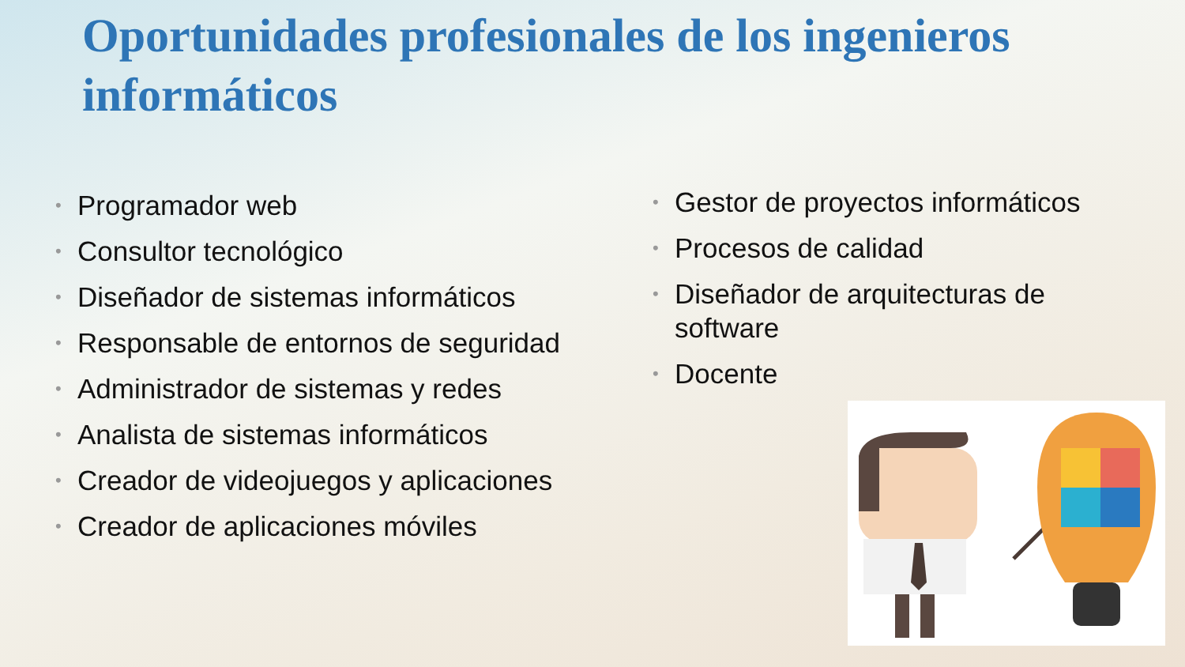Oportunidades profesionales de los ingenieros informáticos
• Programador web
• Consultor tecnológico
• Diseñador de sistemas informáticos
• Responsable de entornos de seguridad
• Administrador de sistemas y redes
• Analista de sistemas informáticos
• Creador de videojuegos y aplicaciones
• Creador de aplicaciones móviles
• Gestor de proyectos informáticos
• Procesos de calidad
• Diseñador de arquitecturas de software
• Docente